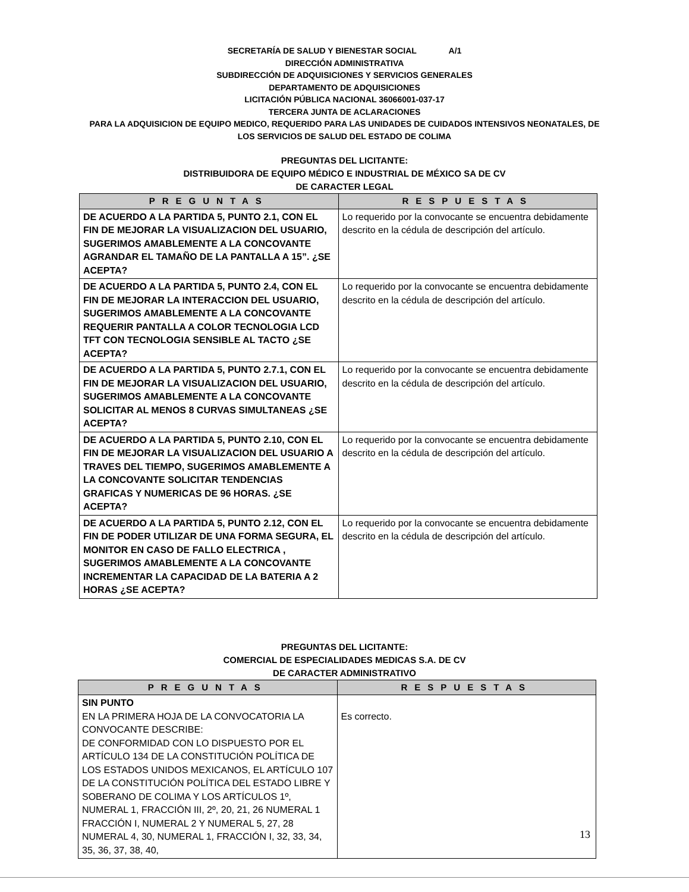SECRETARÍA DE SALUD Y BIENESTAR SOCIAL A/1
DIRECCIÓN ADMINISTRATIVA
SUBDIRECCIÓN DE ADQUISICIONES Y SERVICIOS GENERALES
DEPARTAMENTO DE ADQUISICIONES
LICITACIÓN PÚBLICA NACIONAL 36066001-037-17
TERCERA JUNTA DE ACLARACIONES
PARA LA ADQUISICION DE EQUIPO MEDICO, REQUERIDO PARA LAS UNIDADES DE CUIDADOS INTENSIVOS NEONATALES, DE
LOS SERVICIOS DE SALUD DEL ESTADO DE COLIMA
PREGUNTAS DEL LICITANTE:
DISTRIBUIDORA DE EQUIPO MÉDICO E INDUSTRIAL DE MÉXICO SA DE CV
DE CARACTER LEGAL
| PREGUNTAS | RESPUESTAS |
| --- | --- |
| DE ACUERDO A LA PARTIDA 5, PUNTO 2.1, CON EL FIN DE MEJORAR LA VISUALIZACION DEL USUARIO, SUGERIMOS AMABLEMENTE A LA CONCOVANTE AGRANDAR EL TAMAÑO DE LA PANTALLA A 15”. ¿SE ACEPTA? | Lo requerido por la convocante se encuentra debidamente descrito en la cédula de descripción del artículo. |
| DE ACUERDO A LA PARTIDA 5, PUNTO 2.4, CON EL FIN DE MEJORAR LA INTERACCION DEL USUARIO, SUGERIMOS AMABLEMENTE A LA CONCOVANTE REQUERIR PANTALLA A COLOR TECNOLOGIA LCD TFT CON TECNOLOGIA SENSIBLE AL TACTO ¿SE ACEPTA? | Lo requerido por la convocante se encuentra debidamente descrito en la cédula de descripción del artículo. |
| DE ACUERDO A LA PARTIDA 5, PUNTO 2.7.1, CON EL FIN DE MEJORAR LA VISUALIZACION DEL USUARIO, SUGERIMOS AMABLEMENTE A LA CONCOVANTE SOLICITAR AL MENOS 8 CURVAS SIMULTANEAS ¿SE ACEPTA? | Lo requerido por la convocante se encuentra debidamente descrito en la cédula de descripción del artículo. |
| DE ACUERDO A LA PARTIDA 5, PUNTO 2.10, CON EL FIN DE MEJORAR LA VISUALIZACION DEL USUARIO A TRAVES DEL TIEMPO, SUGERIMOS AMABLEMENTE A LA CONCOVANTE SOLICITAR TENDENCIAS GRAFICAS Y NUMERICAS DE 96 HORAS. ¿SE ACEPTA? | Lo requerido por la convocante se encuentra debidamente descrito en la cédula de descripción del artículo. |
| DE ACUERDO A LA PARTIDA 5, PUNTO 2.12, CON EL FIN DE PODER UTILIZAR DE UNA FORMA SEGURA, EL MONITOR EN CASO DE FALLO ELECTRICA , SUGERIMOS AMABLEMENTE A LA CONCOVANTE INCREMENTAR LA CAPACIDAD DE LA BATERIA A 2 HORAS ¿SE ACEPTA? | Lo requerido por la convocante se encuentra debidamente descrito en la cédula de descripción del artículo. |
PREGUNTAS DEL LICITANTE:
COMERCIAL DE ESPECIALIDADES MEDICAS S.A. DE CV
DE CARACTER ADMINISTRATIVO
| PREGUNTAS | RESPUESTAS |
| --- | --- |
| SIN PUNTO EN LA PRIMERA HOJA DE LA CONVOCATORIA LA CONVOCANTE DESCRIBE: DE CONFORMIDAD CON LO DISPUESTO POR EL ARTÍCULO 134 DE LA CONSTITUCIÓN POLÍTICA DE LOS ESTADOS UNIDOS MEXICANOS, EL ARTÍCULO 107 DE LA CONSTITUCIÓN POLÍTICA DEL ESTADO LIBRE Y SOBERANO DE COLIMA Y LOS ARTÍCULOS 1º, NUMERAL 1, FRACCIÓN III, 2º, 20, 21, 26 NUMERAL 1 FRACCIÓN I, NUMERAL 2 Y NUMERAL 5, 27, 28 NUMERAL 4, 30, NUMERAL 1, FRACCIÓN I, 32, 33, 34, 35, 36, 37, 38, 40, | Es correcto. |
13